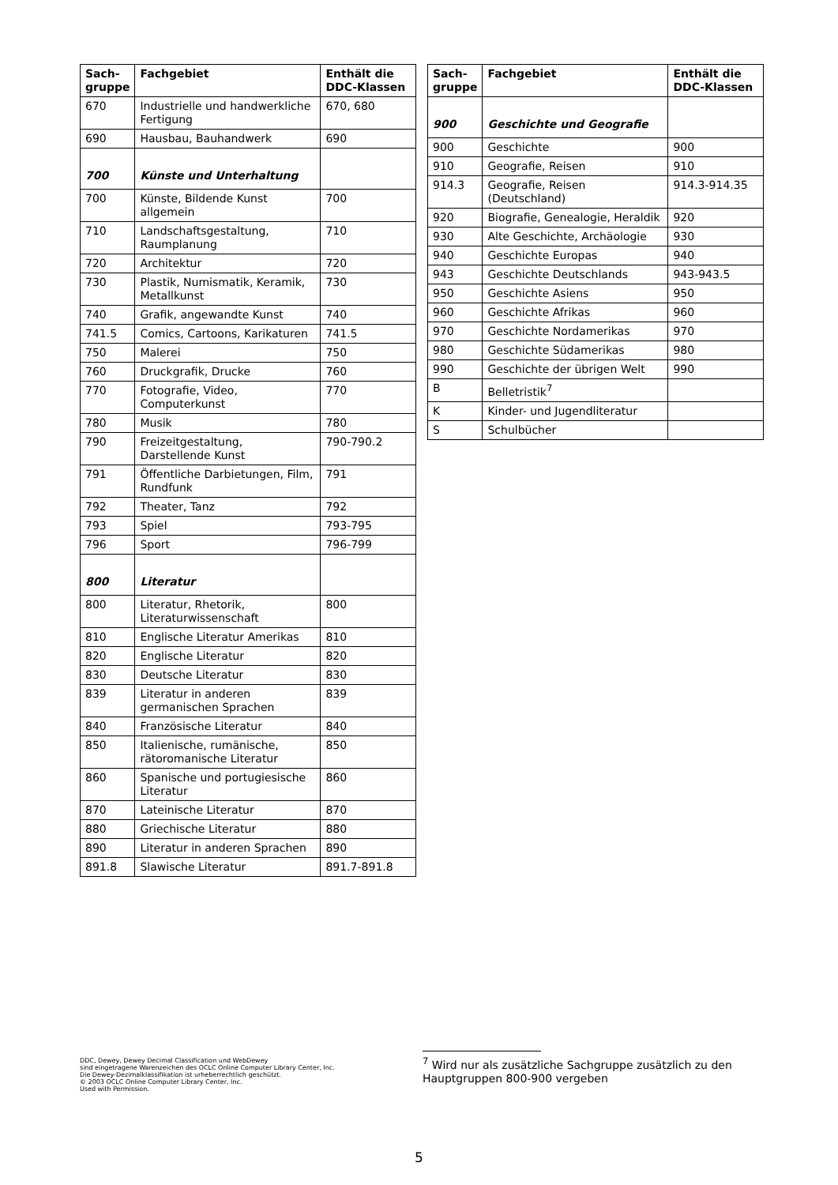| Sach- gruppe | Fachgebiet | Enthält die DDC-Klassen |
| --- | --- | --- |
| 670 | Industrielle und handwerkliche Fertigung | 670, 680 |
| 690 | Hausbau, Bauhandwerk | 690 |
| 700 | Künste und Unterhaltung | |
| 700 | Künste, Bildende Kunst allgemein | 700 |
| 710 | Landschaftsgestaltung, Raumplanung | 710 |
| 720 | Architektur | 720 |
| 730 | Plastik, Numismatik, Keramik, Metallkunst | 730 |
| 740 | Grafik, angewandte Kunst | 740 |
| 741.5 | Comics, Cartoons, Karikaturen | 741.5 |
| 750 | Malerei | 750 |
| 760 | Druckgrafik, Drucke | 760 |
| 770 | Fotografie, Video, Computerkunst | 770 |
| 780 | Musik | 780 |
| 790 | Freizeitgestaltung, Darstellende Kunst | 790-790.2 |
| 791 | Öffentliche Darbietungen, Film, Rundfunk | 791 |
| 792 | Theater, Tanz | 792 |
| 793 | Spiel | 793-795 |
| 796 | Sport | 796-799 |
| 800 | Literatur | |
| 800 | Literatur, Rhetorik, Literaturwissenschaft | 800 |
| 810 | Englische Literatur Amerikas | 810 |
| 820 | Englische Literatur | 820 |
| 830 | Deutsche Literatur | 830 |
| 839 | Literatur in anderen germanischen Sprachen | 839 |
| 840 | Französische Literatur | 840 |
| 850 | Italienische, rumänische, rätoromanische Literatur | 850 |
| 860 | Spanische und portugiesische Literatur | 860 |
| 870 | Lateinische Literatur | 870 |
| 880 | Griechische Literatur | 880 |
| 890 | Literatur in anderen Sprachen | 890 |
| 891.8 | Slawische Literatur | 891.7-891.8 |
| Sach- gruppe | Fachgebiet | Enthält die DDC-Klassen |
| --- | --- | --- |
| 900 | Geschichte und Geografie | |
| 900 | Geschichte | 900 |
| 910 | Geografie, Reisen | 910 |
| 914.3 | Geografie, Reisen (Deutschland) | 914.3-914.35 |
| 920 | Biografie, Genealogie, Heraldik | 920 |
| 930 | Alte Geschichte, Archäologie | 930 |
| 940 | Geschichte Europas | 940 |
| 943 | Geschichte Deutschlands | 943-943.5 |
| 950 | Geschichte Asiens | 950 |
| 960 | Geschichte Afrikas | 960 |
| 970 | Geschichte Nordamerikas | 970 |
| 980 | Geschichte Südamerikas | 980 |
| 990 | Geschichte der übrigen Welt | 990 |
| B | Belletristik<sup>7</sup> | |
| K | Kinder- und Jugendliteratur | |
| S | Schulbücher | |
DDC, Dewey, Dewey Decimal Classification und WebDewey
sind eingetragene Warenzeichen des OCLC Online Computer Library Center, Inc.
Die Dewey-Dezimalklassifikation ist urheberrechtlich geschützt.
© 2003 OCLC Online Computer Library Center, Inc.
Used with Permission.
<sup>7</sup> Wird nur als zusätzliche Sachgruppe zusätzlich zu den Hauptgruppen 800-900 vergeben
5